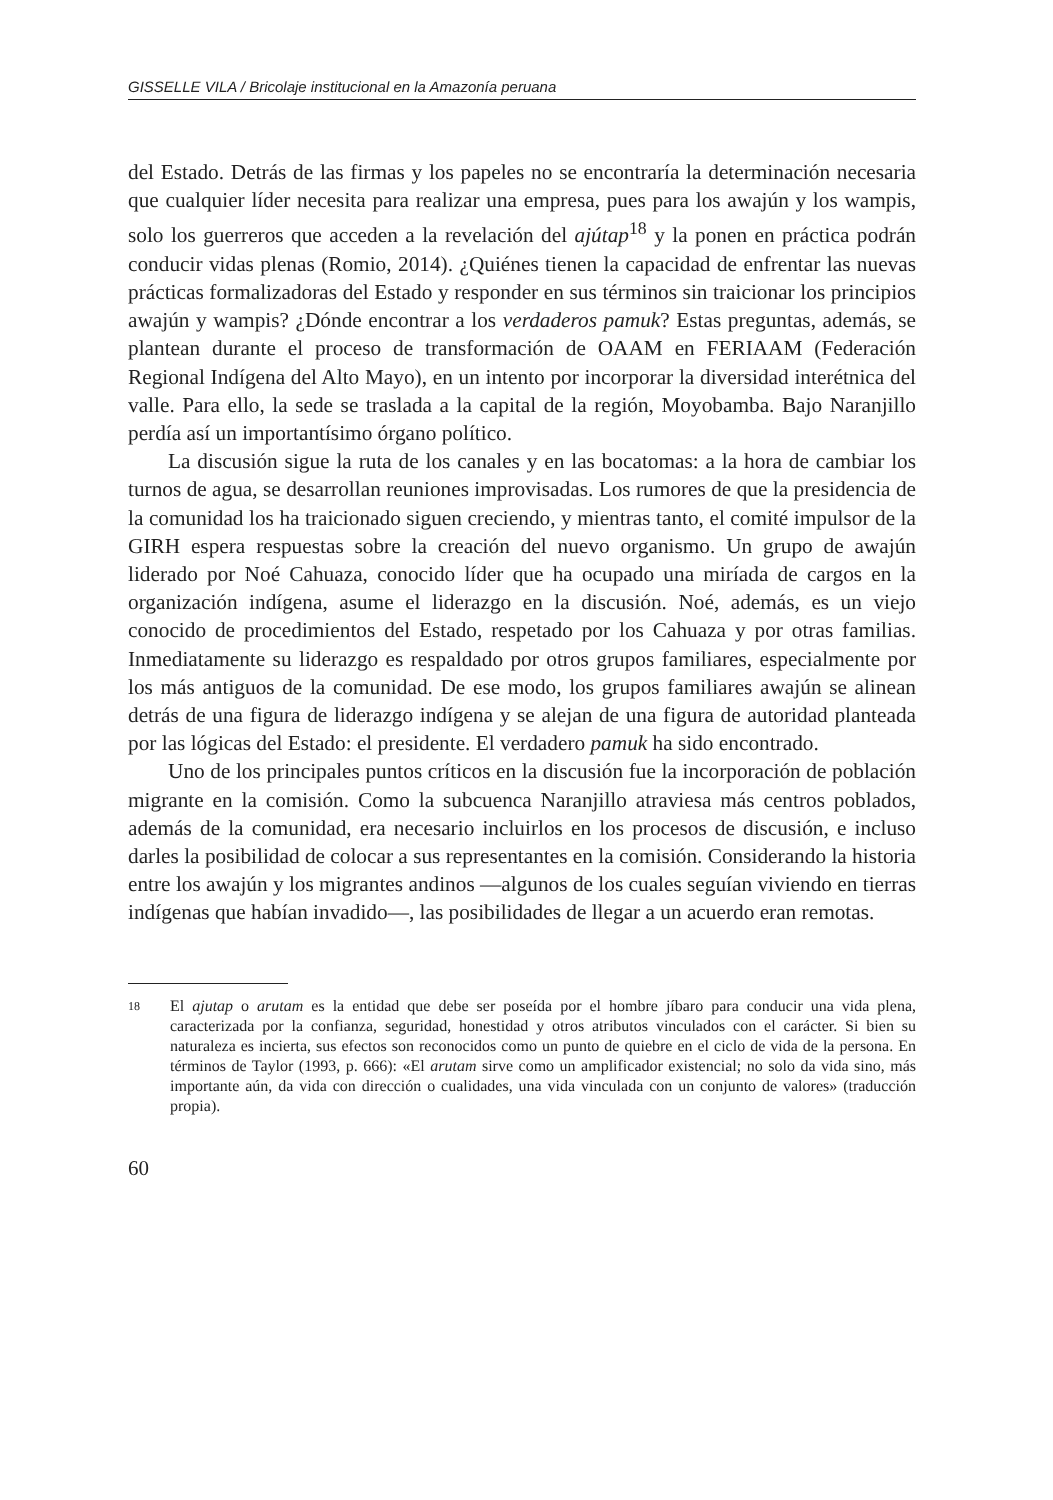GISSELLE VILA / Bricolaje institucional en la Amazonía peruana
del Estado. Detrás de las firmas y los papeles no se encontraría la determinación necesaria que cualquier líder necesita para realizar una empresa, pues para los awajún y los wampis, solo los guerreros que acceden a la revelación del ajútap<sup>18</sup> y la ponen en práctica podrán conducir vidas plenas (Romio, 2014). ¿Quiénes tienen la capacidad de enfrentar las nuevas prácticas formalizadoras del Estado y responder en sus términos sin traicionar los principios awajún y wampis? ¿Dónde encontrar a los verdaderos pamuk? Estas preguntas, además, se plantean durante el proceso de transformación de OAAM en FERIAAM (Federación Regional Indígena del Alto Mayo), en un intento por incorporar la diversidad interétnica del valle. Para ello, la sede se traslada a la capital de la región, Moyobamba. Bajo Naranjillo perdía así un importantísimo órgano político.
La discusión sigue la ruta de los canales y en las bocatomas: a la hora de cambiar los turnos de agua, se desarrollan reuniones improvisadas. Los rumores de que la presidencia de la comunidad los ha traicionado siguen creciendo, y mientras tanto, el comité impulsor de la GIRH espera respuestas sobre la creación del nuevo organismo. Un grupo de awajún liderado por Noé Cahuaza, conocido líder que ha ocupado una miríada de cargos en la organización indígena, asume el liderazgo en la discusión. Noé, además, es un viejo conocido de procedimientos del Estado, respetado por los Cahuaza y por otras familias. Inmediatamente su liderazgo es respaldado por otros grupos familiares, especialmente por los más antiguos de la comunidad. De ese modo, los grupos familiares awajún se alinean detrás de una figura de liderazgo indígena y se alejan de una figura de autoridad planteada por las lógicas del Estado: el presidente. El verdadero pamuk ha sido encontrado.
Uno de los principales puntos críticos en la discusión fue la incorporación de población migrante en la comisión. Como la subcuenca Naranjillo atraviesa más centros poblados, además de la comunidad, era necesario incluirlos en los procesos de discusión, e incluso darles la posibilidad de colocar a sus representantes en la comisión. Considerando la historia entre los awajún y los migrantes andinos —algunos de los cuales seguían viviendo en tierras indígenas que habían invadido—, las posibilidades de llegar a un acuerdo eran remotas.
18 El ajutap o arutam es la entidad que debe ser poseída por el hombre jíbaro para conducir una vida plena, caracterizada por la confianza, seguridad, honestidad y otros atributos vinculados con el carácter. Si bien su naturaleza es incierta, sus efectos son reconocidos como un punto de quiebre en el ciclo de vida de la persona. En términos de Taylor (1993, p. 666): «El arutam sirve como un amplificador existencial; no solo da vida sino, más importante aún, da vida con dirección o cualidades, una vida vinculada con un conjunto de valores» (traducción propia).
60